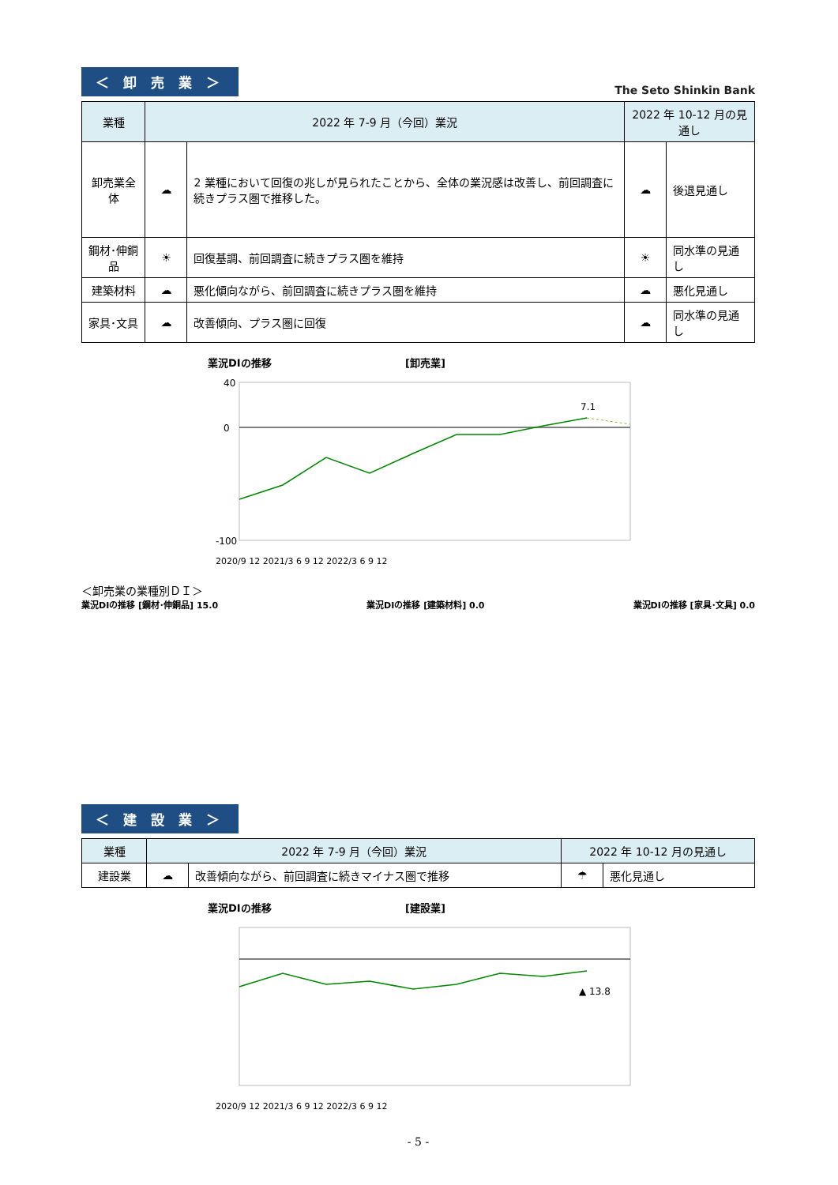＜ 卸 売 業 ＞
The Seto Shinkin Bank
| 業種 | 2022 年 7-9 月（今回）業況 | | 2022 年 10-12 月の見通し | |
| --- | --- | --- | --- | --- |
| 卸売業全体 | ☁ | 2 業種において回復の兆しが見られたことから、全体の業況感は改善し、前回調査に続きプラス圏で推移した。 | ☁ | 後退見通し |
| 鋼材･伸銅品 | ☀ | 回復基調、前回調査に続きプラス圏を維持 | ☀ | 同水準の見通し |
| 建築材料 | ☁ | 悪化傾向ながら、前回調査に続きプラス圏を維持 | ☁ | 悪化見通し |
| 家具･文具 | ☁ | 改善傾向、プラス圏に回復 | ☁ | 同水準の見通し |
業況DIの推移
[卸売業]
40
0
-100
7.1
2020/9 12 2021/3 6 9 12 2022/3 6 9 12
＜卸売業の業種別ＤＩ＞
業況DIの推移 [鋼材･伸銅品] 15.0 業況DIの推移 [建築材料] 0.0 業況DIの推移 [家具･文具] 0.0
＜ 建 設 業 ＞
| 業種 | 2022 年 7-9 月（今回）業況 | | 2022 年 10-12 月の見通し | |
| --- | --- | --- | --- | --- |
| 建設業 | ☁ | 改善傾向ながら、前回調査に続きマイナス圏で推移 | ☂ | 悪化見通し |
業況DIの推移
[建設業]
▲ 13.8
2020/9 12 2021/3 6 9 12 2022/3 6 9 12
- 5 -